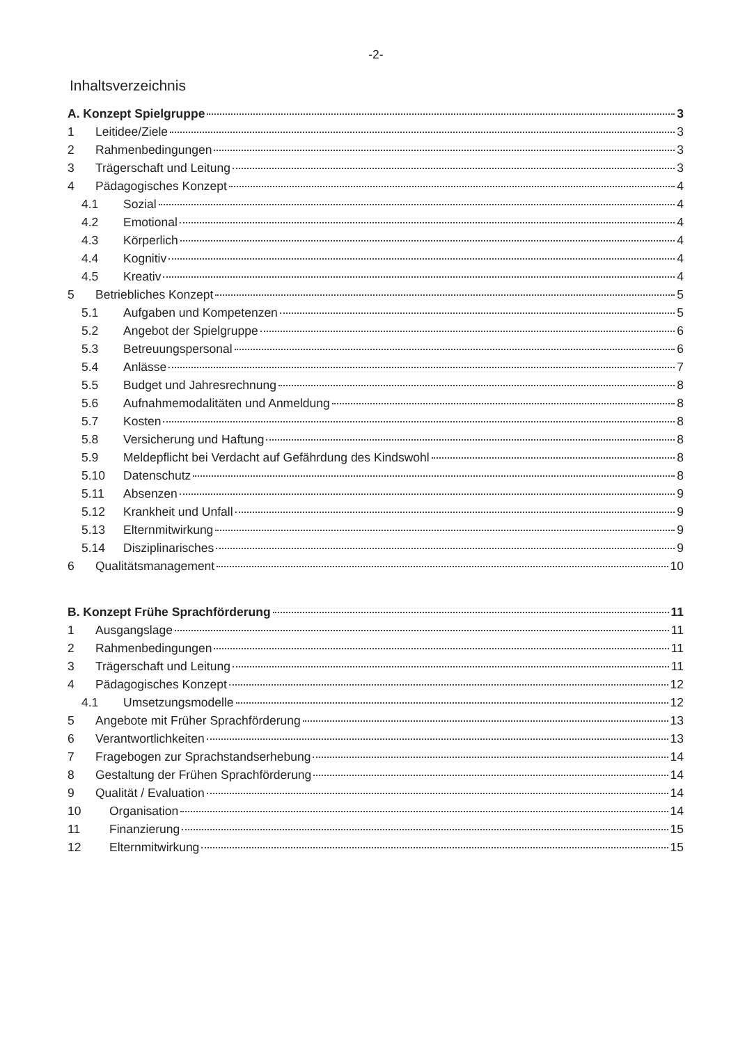-2-
Inhaltsverzeichnis
A. Konzept Spielgruppe 3
1 Leitidee/Ziele 3
2 Rahmenbedingungen 3
3 Trägerschaft und Leitung 3
4 Pädagogisches Konzept 4
4.1 Sozial 4
4.2 Emotional 4
4.3 Körperlich 4
4.4 Kognitiv 4
4.5 Kreativ 4
5 Betriebliches Konzept 5
5.1 Aufgaben und Kompetenzen 5
5.2 Angebot der Spielgruppe 6
5.3 Betreuungspersonal 6
5.4 Anlässe 7
5.5 Budget und Jahresrechnung 8
5.6 Aufnahmemodalitäten und Anmeldung 8
5.7 Kosten 8
5.8 Versicherung und Haftung 8
5.9 Meldepflicht bei Verdacht auf Gefährdung des Kindswohl 8
5.10 Datenschutz 8
5.11 Absenzen 9
5.12 Krankheit und Unfall 9
5.13 Elternmitwirkung 9
5.14 Disziplinarisches 9
6 Qualitätsmanagement 10
B. Konzept Frühe Sprachförderung 11
1 Ausgangslage 11
2 Rahmenbedingungen 11
3 Trägerschaft und Leitung 11
4 Pädagogisches Konzept 12
4.1 Umsetzungsmodelle 12
5 Angebote mit Früher Sprachförderung 13
6 Verantwortlichkeiten 13
7 Fragebogen zur Sprachstandserhebung 14
8 Gestaltung der Frühen Sprachförderung 14
9 Qualität / Evaluation 14
10 Organisation 14
11 Finanzierung 15
12 Elternmitwirkung 15